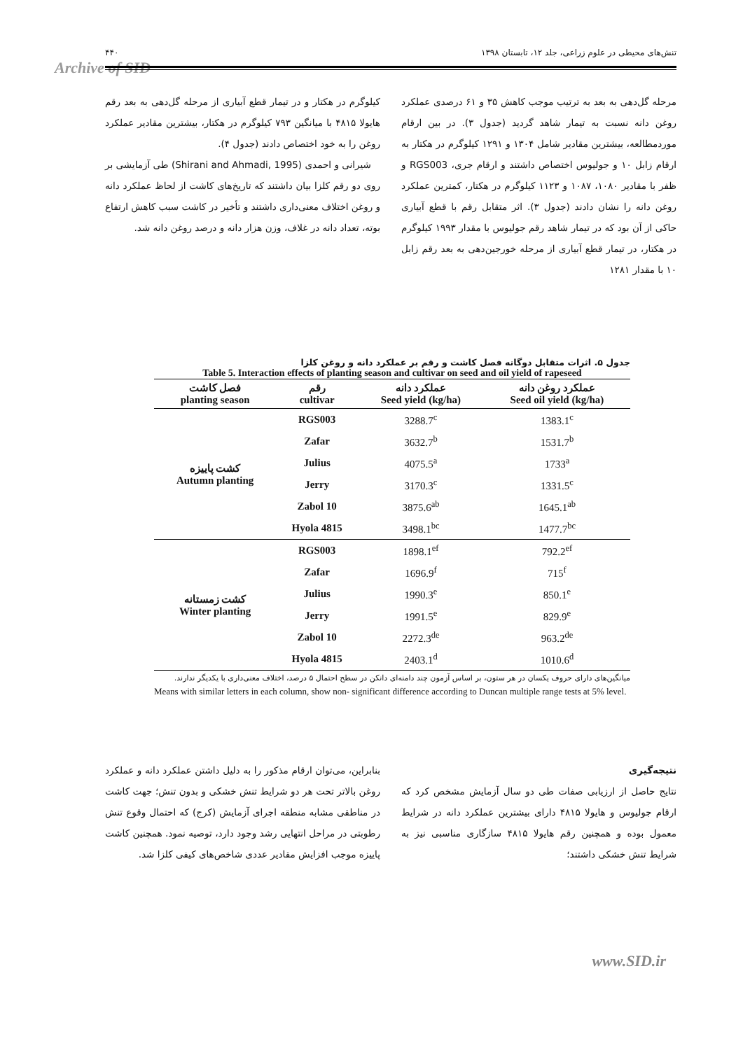تنش‌های محیطی در علوم زراعی، جلد ۱۲، تابستان ۱۳۹۸ ۴۴۰
Archive of SID
مرحله گل‌دهی به بعد به ترتیب موجب کاهش ۳۵ و ۶۱ درصدی عملکرد روغن دانه نسبت به تیمار شاهد گردید (جدول ۳). در بین ارقام موردمطالعه، بیشترین مقادیر شامل ۱۳۰۴ و ۱۲۹۱ کیلوگرم در هکتار به ارقام زابل ۱۰ و جولیوس اختصاص داشتند و ارقام جری، RGS003 و ظفر با مقادیر ۱۰۸۰، ۱۰۸۷ و ۱۱۲۳ کیلوگرم در هکتار، کمترین عملکرد روغن دانه را نشان دادند (جدول ۳). اثر متقابل رقم با قطع آبیاری حاکی از آن بود که در تیمار شاهد رقم جولیوس با مقدار ۱۹۹۳ کیلوگرم در هکتار، در تیمار قطع آبیاری از مرحله خورجین‌دهی به بعد رقم زابل ۱۰ با مقدار ۱۲۸۱
کیلوگرم در هکتار و در تیمار قطع آبیاری از مرحله گل‌دهی به بعد رقم هایولا ۴۸۱۵ با میانگین ۷۹۳ کیلوگرم در هکتار، بیشترین مقادیر عملکرد روغن را به خود اختصاص دادند (جدول ۴).
شیرانی و احمدی (Shirani and Ahmadi, 1995) طی آزمایشی بر روی دو رقم کلزا بیان داشتند که تاریخ‌های کاشت از لحاظ عملکرد دانه و روغن اختلاف معنی‌داری داشتند و تأخیر در کاشت سبب کاهش ارتفاع بوته، تعداد دانه در غلاف، وزن هزار دانه و درصد روغن دانه شد.
جدول ۵. اثرات متقابل دوگانه فصل کاشت و رقم بر عملکرد دانه و روغن کلزا
Table 5. Interaction effects of planting season and cultivar on seed and oil yield of rapeseed
| فصل کاشت planting season | رقم cultivar | عملکرد دانه Seed yield (kg/ha) | عملکرد روغن دانه Seed oil yield (kg/ha) |
| --- | --- | --- | --- |
| کشت پاییزه Autumn planting | RGS003 | 3288.7<sup>c</sup> | 1383.1<sup>c</sup> |
| | Zafar | 3632.7<sup>b</sup> | 1531.7<sup>b</sup> |
| | Julius | 4075.5<sup>a</sup> | 1733<sup>a</sup> |
| | Jerry | 3170.3<sup>c</sup> | 1331.5<sup>c</sup> |
| | Zabol 10 | 3875.6<sup>ab</sup> | 1645.1<sup>ab</sup> |
| | Hyola 4815 | 3498.1<sup>bc</sup> | 1477.7<sup>bc</sup> |
| کشت زمستانه Winter planting | RGS003 | 1898.1<sup>ef</sup> | 792.2<sup>ef</sup> |
| | Zafar | 1696.9<sup>f</sup> | 715<sup>f</sup> |
| | Julius | 1990.3<sup>e</sup> | 850.1<sup>e</sup> |
| | Jerry | 1991.5<sup>e</sup> | 829.9<sup>e</sup> |
| | Zabol 10 | 2272.3<sup>de</sup> | 963.2<sup>de</sup> |
| | Hyola 4815 | 2403.1<sup>d</sup> | 1010.6<sup>d</sup> |
میانگین‌های دارای حروف یکسان در هر ستون، بر اساس آزمون چند دامنه‌ای دانکن در سطح احتمال ۵ درصد، اختلاف معنی‌داری با یکدیگر ندارند.
Means with similar letters in each column, show non- significant difference according to Duncan multiple range tests at 5% level.
نتیجه‌گیری
نتایج حاصل از ارزیابی صفات طی دو سال آزمایش مشخص کرد که ارقام جولیوس و هایولا ۴۸۱۵ دارای بیشترین عملکرد دانه در شرایط معمول بوده و همچنین رقم هایولا ۴۸۱۵ سازگاری مناسبی نیز به شرایط تنش خشکی داشتند؛
بنابراین، می‌توان ارقام مذکور را به دلیل داشتن عملکرد دانه و عملکرد روغن بالاتر تحت هر دو شرایط تنش خشکی و بدون تنش؛ جهت کاشت در مناطقی مشابه منطقه اجرای آزمایش (کرج) که احتمال وقوع تنش رطوبتی در مراحل انتهایی رشد وجود دارد، توصیه نمود. همچنین کاشت پاییزه موجب افزایش مقادیر عددی شاخص‌های کیفی کلزا شد.
www.SID.ir